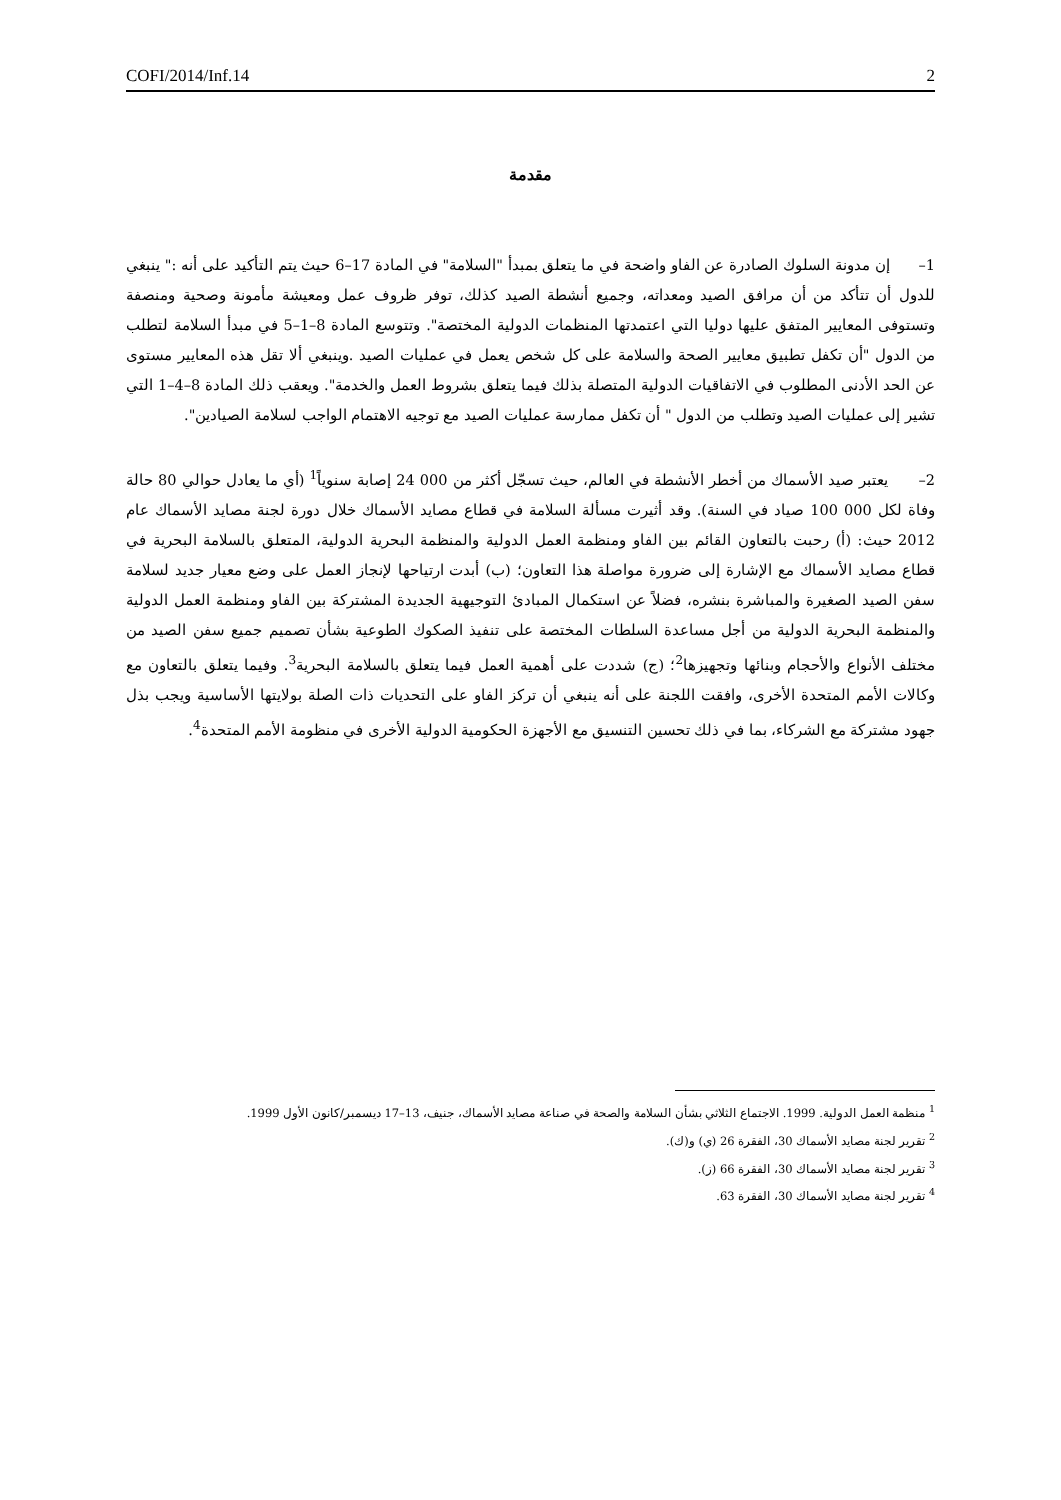COFI/2014/Inf.14 2
مقدمة
1– إن مدونة السلوك الصادرة عن الفاو واضحة في ما يتعلق بمبدأ "السلامة" في المادة 17–6 حيث يتم التأكيد على أنه :" ينبغي للدول أن تتأكد من أن مرافق الصيد ومعداته، وجميع أنشطة الصيد كذلك، توفر ظروف عمل ومعيشة مأمونة وصحية ومنصفة وتستوفى المعايير المتفق عليها دوليا التي اعتمدتها المنظمات الدولية المختصة". وتتوسع المادة 8–1–5 في مبدأ السلامة لتطلب من الدول "أن تكفل تطبيق معايير الصحة والسلامة على كل شخص يعمل في عمليات الصيد .وينبغي ألا تقل هذه المعايير مستوى عن الحد الأدنى المطلوب في الاتفاقيات الدولية المتصلة بذلك فيما يتعلق بشروط العمل والخدمة". ويعقب ذلك المادة 8–4–1 التي تشير إلى عمليات الصيد وتطلب من الدول " أن تكفل ممارسة عمليات الصيد مع توجيه الاهتمام الواجب لسلامة الصيادين".
2– يعتبر صيد الأسماك من أخطر الأنشطة في العالم، حيث تسجّل أكثر من 000 24 إصابة سنوياً<sup>1</sup> (أي ما يعادل حوالي 80 حالة وفاة لكل 000 100 صياد في السنة). وقد أثيرت مسألة السلامة في قطاع مصايد الأسماك خلال دورة لجنة مصايد الأسماك عام 2012 حيث: (أ) رحبت بالتعاون القائم بين الفاو ومنظمة العمل الدولية والمنظمة البحرية الدولية، المتعلق بالسلامة البحرية في قطاع مصايد الأسماك مع الإشارة إلى ضرورة مواصلة هذا التعاون؛ (ب) أبدت ارتياحها لإنجاز العمل على وضع معيار جديد لسلامة سفن الصيد الصغيرة والمباشرة بنشره، فضلاً عن استكمال المبادئ التوجيهية الجديدة المشتركة بين الفاو ومنظمة العمل الدولية والمنظمة البحرية الدولية من أجل مساعدة السلطات المختصة على تنفيذ الصكوك الطوعية بشأن تصميم جميع سفن الصيد من مختلف الأنواع والأحجام وبنائها وتجهيزها<sup>2</sup>؛ (ج) شددت على أهمية العمل فيما يتعلق بالسلامة البحرية<sup>3</sup>. وفيما يتعلق بالتعاون مع وكالات الأمم المتحدة الأخرى، وافقت اللجنة على أنه ينبغي أن تركز الفاو على التحديات ذات الصلة بولايتها الأساسية ويجب بذل جهود مشتركة مع الشركاء، بما في ذلك تحسين التنسيق مع الأجهزة الحكومية الدولية الأخرى في منظومة الأمم المتحدة<sup>4</sup>.
<sup>1</sup> منظمة العمل الدولية. 1999. الاجتماع الثلاثي بشأن السلامة والصحة في صناعة مصايد الأسماك، جنيف، 13–17 ديسمبر/كانون الأول 1999.
<sup>2</sup> تقرير لجنة مصايد الأسماك 30، الفقرة 26 (ي) و(ك).
<sup>3</sup> تقرير لجنة مصايد الأسماك 30، الفقرة 66 (ز).
<sup>4</sup> تقرير لجنة مصايد الأسماك 30، الفقرة 63.